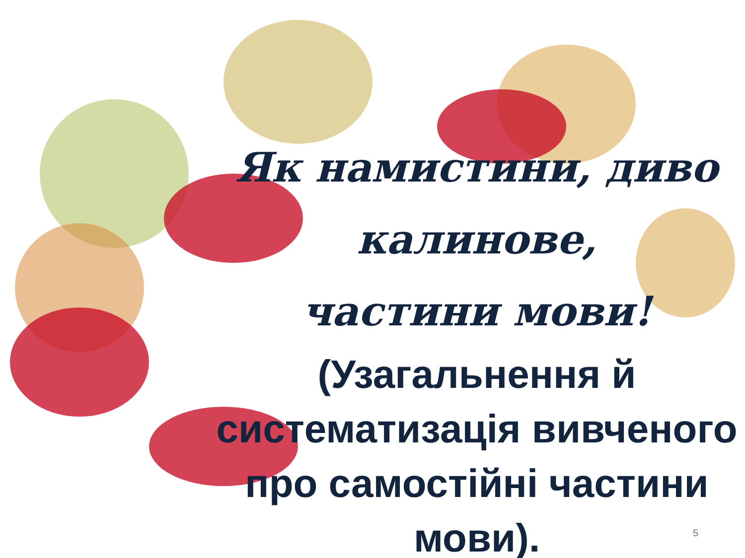Як намистини, диво калинове,
частини мови!
(Узагальнення й систематизація вивченого про самостійні частини мови).
5